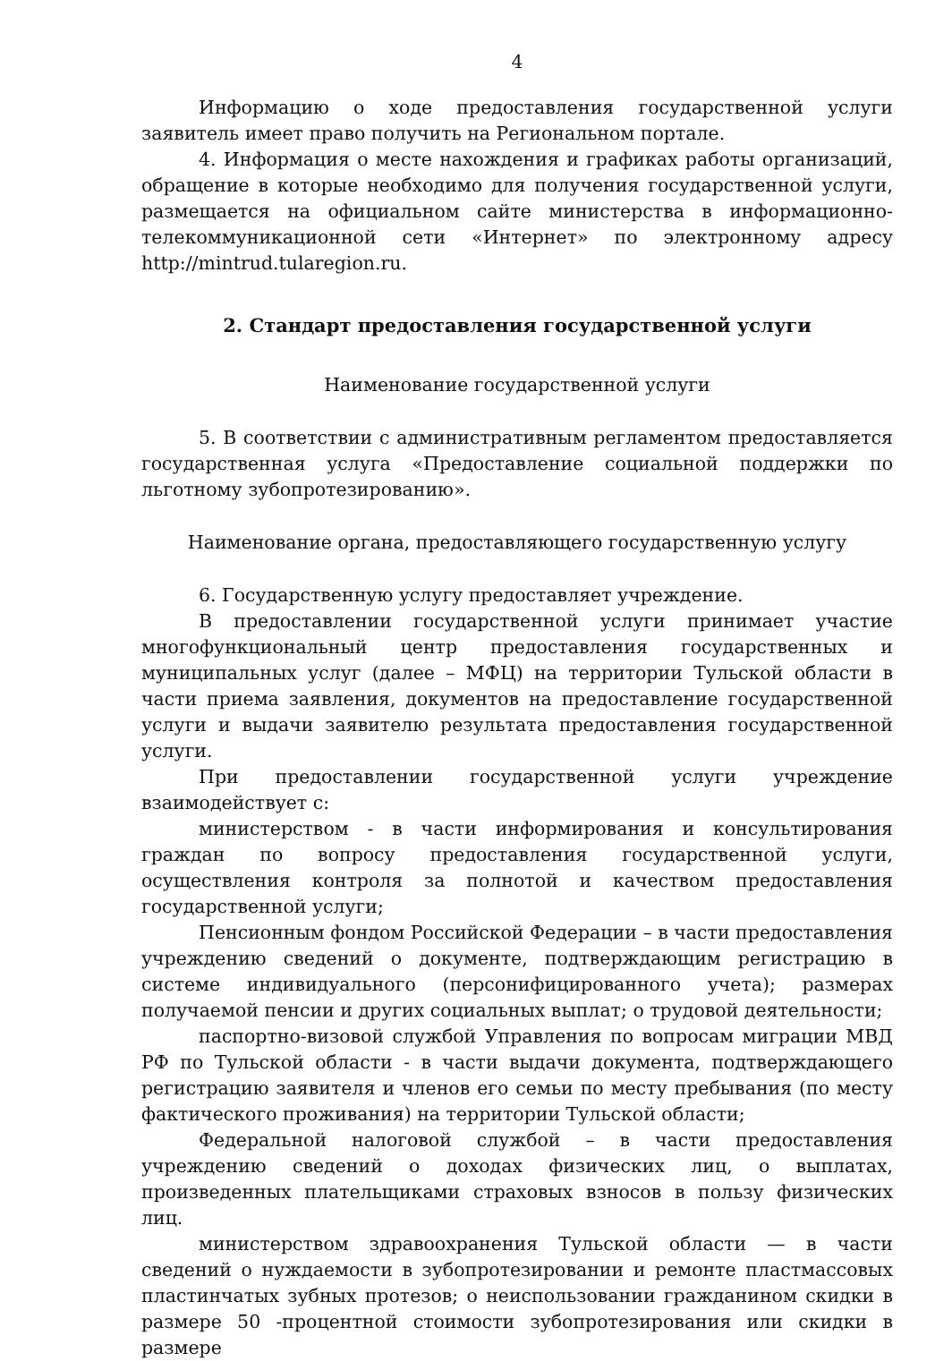4
Информацию о ходе предоставления государственной услуги заявитель имеет право получить на Региональном портале.
4. Информация о месте нахождения и графиках работы организаций, обращение в которые необходимо для получения государственной услуги, размещается на официальном сайте министерства в информационно-телекоммуникационной сети «Интернет» по электронному адресу http://mintrud.tularegion.ru.
2. Стандарт предоставления государственной услуги
Наименование государственной услуги
5. В соответствии с административным регламентом предоставляется государственная услуга «Предоставление социальной поддержки по льготному зубопротезированию».
Наименование органа, предоставляющего государственную услугу
6. Государственную услугу предоставляет учреждение.
В предоставлении государственной услуги принимает участие многофункциональный центр предоставления государственных и муниципальных услуг (далее – МФЦ) на территории Тульской области в части приема заявления, документов на предоставление государственной услуги и выдачи заявителю результата предоставления государственной услуги.
При предоставлении государственной услуги учреждение взаимодействует с:
министерством - в части информирования и консультирования граждан по вопросу предоставления государственной услуги, осуществления контроля за полнотой и качеством предоставления государственной услуги;
Пенсионным фондом Российской Федерации – в части предоставления учреждению сведений о документе, подтверждающим регистрацию в системе индивидуального (персонифицированного учета); размерах получаемой пенсии и других социальных выплат; о трудовой деятельности;
паспортно-визовой службой Управления по вопросам миграции МВД РФ по Тульской области - в части выдачи документа, подтверждающего регистрацию заявителя и членов его семьи по месту пребывания (по месту фактического проживания) на территории Тульской области;
Федеральной налоговой службой – в части предоставления учреждению сведений о доходах физических лиц, о выплатах, произведенных плательщиками страховых взносов в пользу физических лиц.
министерством здравоохранения Тульской области — в части сведений о нуждаемости в зубопротезировании и ремонте пластмассовых пластинчатых зубных протезов; о неиспользовании гражданином скидки в размере 50 -процентной стоимости зубопротезирования или скидки в размере